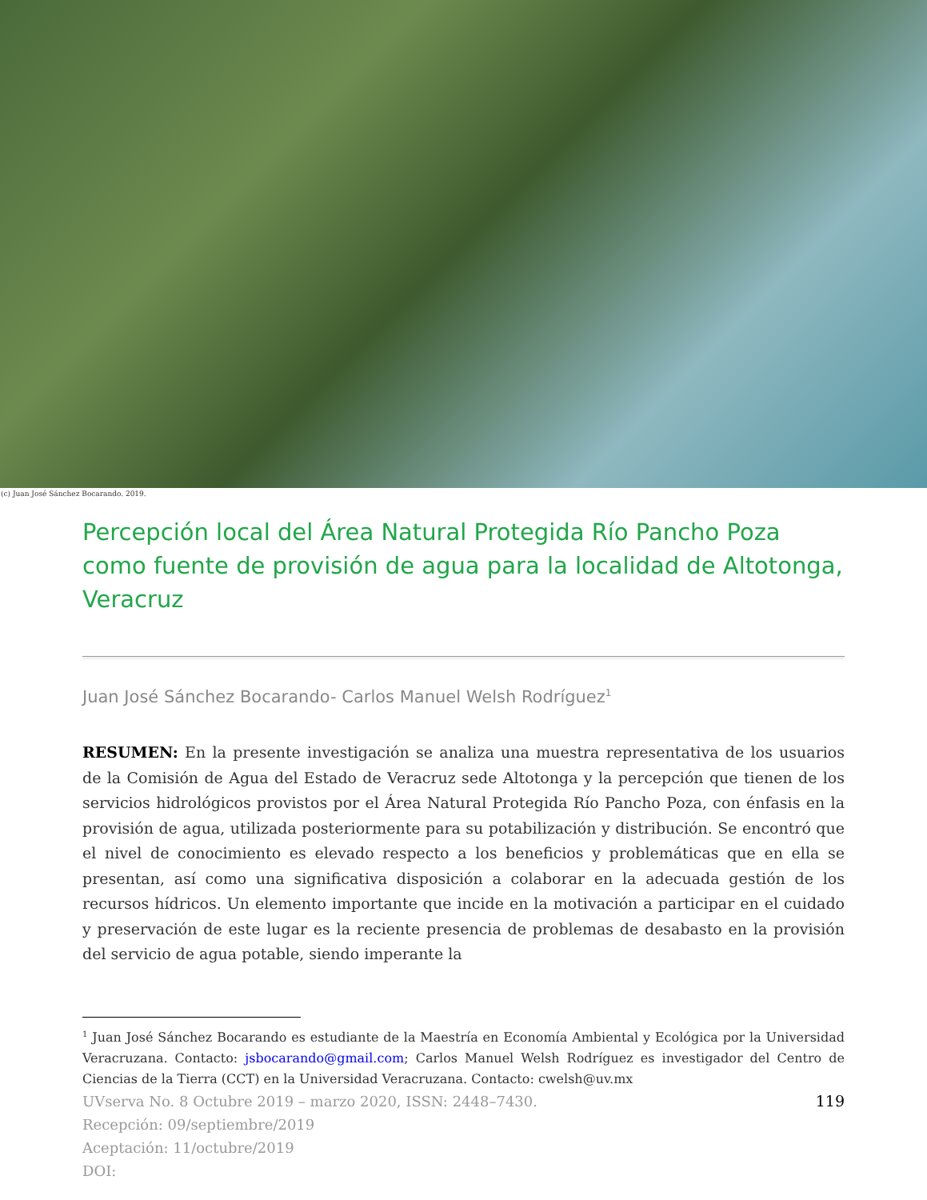(c) Juan José Sánchez Bocarando. 2019.
Percepción local del Área Natural Protegida Río Pancho Poza como fuente de provisión de agua para la localidad de Altotonga, Veracruz
Juan José Sánchez Bocarando- Carlos Manuel Welsh Rodríguez<sup>1</sup>
RESUMEN: En la presente investigación se analiza una muestra representativa de los usuarios de la Comisión de Agua del Estado de Veracruz sede Altotonga y la percepción que tienen de los servicios hidrológicos provistos por el Área Natural Protegida Río Pancho Poza, con énfasis en la provisión de agua, utilizada posteriormente para su potabilización y distribución. Se encontró que el nivel de conocimiento es elevado respecto a los beneficios y problemáticas que en ella se presentan, así como una significativa disposición a colaborar en la adecuada gestión de los recursos hídricos. Un elemento importante que incide en la motivación a participar en el cuidado y preservación de este lugar es la reciente presencia de problemas de desabasto en la provisión del servicio de agua potable, siendo imperante la
<sup>1</sup> Juan José Sánchez Bocarando es estudiante de la Maestría en Economía Ambiental y Ecológica por la Universidad Veracruzana. Contacto: jsbocarando@gmail.com; Carlos Manuel Welsh Rodríguez es investigador del Centro de Ciencias de la Tierra (CCT) en la Universidad Veracruzana. Contacto: cwelsh@uv.mx
119 UVserva No. 8 Octubre 2019 – marzo 2020, ISSN: 2448–7430.
Recepción: 09/septiembre/2019
Aceptación: 11/octubre/2019
DOI: